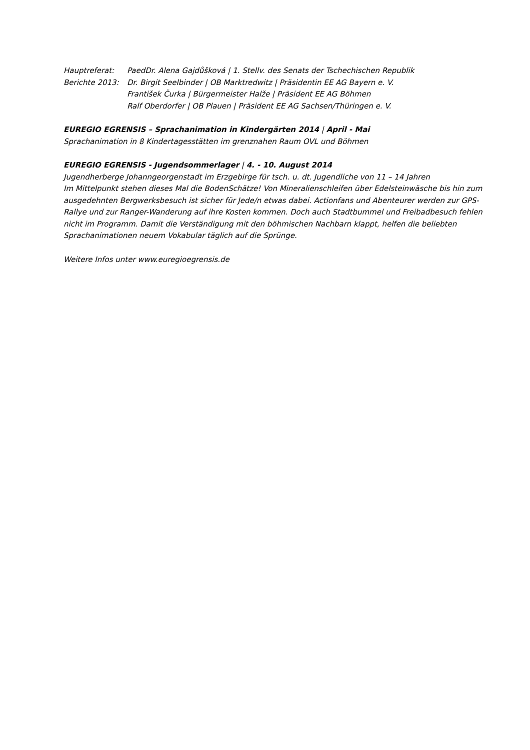Hauptreferat: PaedDr. Alena Gajdůšková | 1. Stellv. des Senats der Tschechischen Republik
Berichte 2013: Dr. Birgit Seelbinder | OB Marktredwitz | Präsidentin EE AG Bayern e. V.
František Čurka | Bürgermeister Halže | Präsident EE AG Böhmen
Ralf Oberdorfer | OB Plauen | Präsident EE AG Sachsen/Thüringen e. V.
EUREGIO EGRENSIS – Sprachanimation in Kindergärten 2014 | April - Mai
Sprachanimation in 8 Kindertagesstätten im grenznahen Raum OVL und Böhmen
EUREGIO EGRENSIS - Jugendsommerlager | 4. - 10. August 2014
Jugendherberge Johanngeorgenstadt im Erzgebirge für tsch. u. dt. Jugendliche von 11 – 14 Jahren
Im Mittelpunkt stehen dieses Mal die BodenSchätze! Von Mineralienschleifen über Edelsteinwäsche bis hin zum ausgedehnten Bergwerksbesuch ist sicher für Jede/n etwas dabei. Actionfans und Abenteurer werden zur GPS-Rallye und zur Ranger-Wanderung auf ihre Kosten kommen. Doch auch Stadtbummel und Freibadbesuch fehlen nicht im Programm. Damit die Verständigung mit den böhmischen Nachbarn klappt, helfen die beliebten Sprachanimationen neuem Vokabular täglich auf die Sprünge.
Weitere Infos unter www.euregioegrensis.de